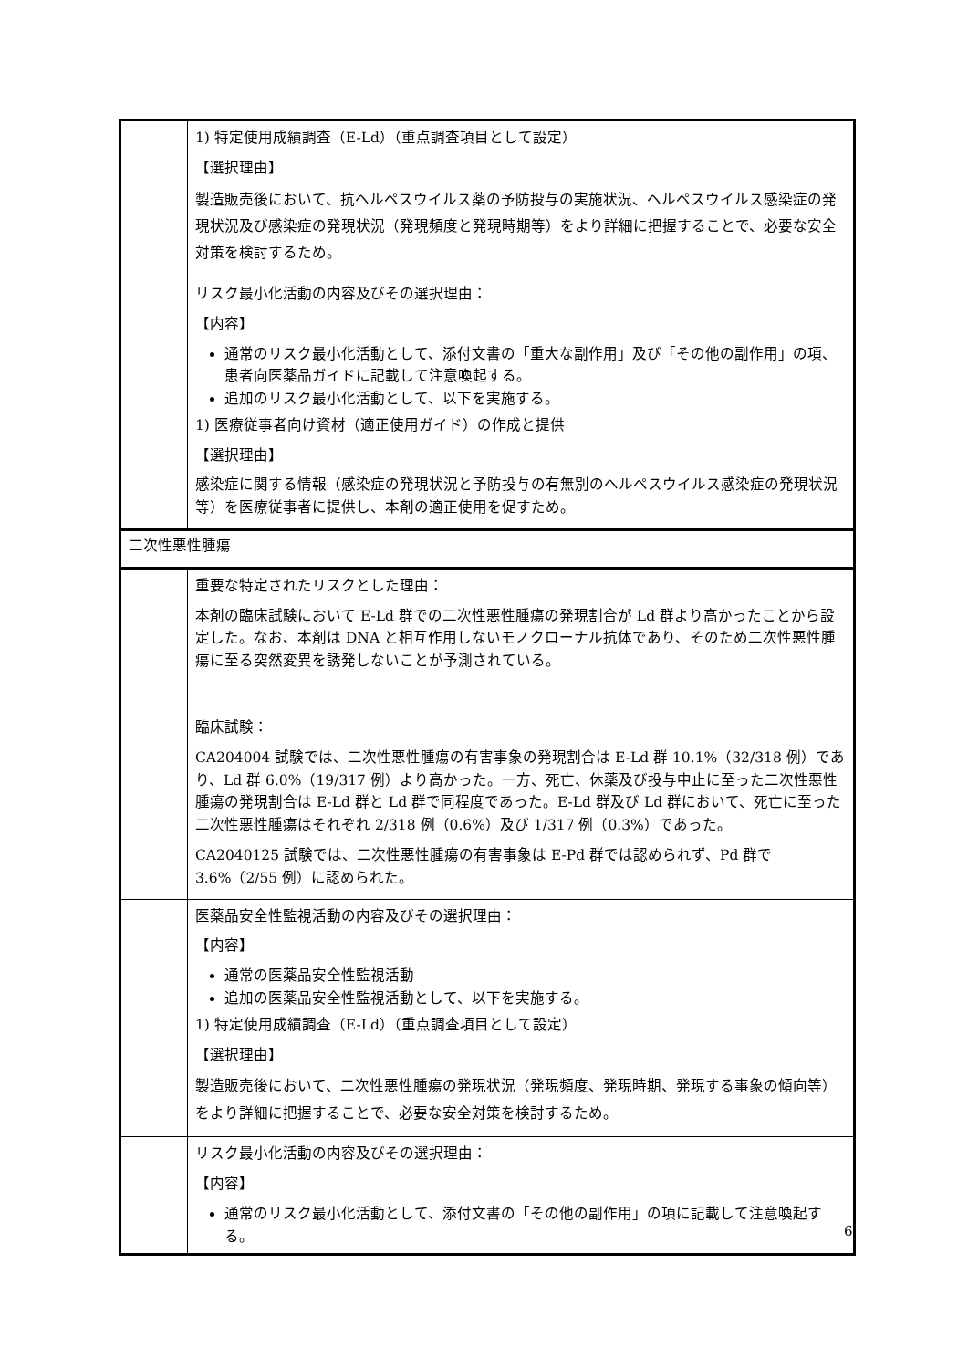| | 1) 特定使用成績調査（E-Ld）（重点調査項目として設定） 【選択理由】 製造販売後において、抗ヘルペスウイルス薬の予防投与の実施状況、ヘルペスウイルス感染症の発現状況及び感染症の発現状況（発現頻度と発現時期等）をより詳細に把握することで、必要な安全対策を検討するため。 |
| | リスク最小化活動の内容及びその選択理由： 【内容】 通常のリスク最小化活動として、添付文書の「重大な副作用」及び「その他の副作用」の項、患者向医薬品ガイドに記載して注意喚起する。 追加のリスク最小化活動として、以下を実施する。 1) 医療従事者向け資材（適正使用ガイド）の作成と提供 【選択理由】 感染症に関する情報（感染症の発現状況と予防投与の有無別のヘルペスウイルス感染症の発現状況等）を医療従事者に提供し、本剤の適正使用を促すため。 |
| 二次性悪性腫瘍 | |
| | 重要な特定されたリスクとした理由： 本剤の臨床試験において E-Ld 群での二次性悪性腫瘍の発現割合が Ld 群より高かったことから設定した。なお、本剤は DNA と相互作用しないモノクローナル抗体であり、そのため二次性悪性腫瘍に至る突然変異を誘発しないことが予測されている。 臨床試験： CA204004 試験では、二次性悪性腫瘍の有害事象の発現割合は E-Ld 群 10.1%（32/318 例）であり、Ld 群 6.0%（19/317 例）より高かった。一方、死亡、休薬及び投与中止に至った二次性悪性腫瘍の発現割合は E-Ld 群と Ld 群で同程度であった。E-Ld 群及び Ld 群において、死亡に至った二次性悪性腫瘍はそれぞれ 2/318 例（0.6%）及び 1/317 例（0.3%）であった。 CA2040125 試験では、二次性悪性腫瘍の有害事象は E-Pd 群では認められず、Pd 群で 3.6%（2/55 例）に認められた。 |
| | 医薬品安全性監視活動の内容及びその選択理由： 【内容】 通常の医薬品安全性監視活動 追加の医薬品安全性監視活動として、以下を実施する。 1) 特定使用成績調査（E-Ld）（重点調査項目として設定） 【選択理由】 製造販売後において、二次性悪性腫瘍の発現状況（発現頻度、発現時期、発現する事象の傾向等）をより詳細に把握することで、必要な安全対策を検討するため。 |
| | リスク最小化活動の内容及びその選択理由： 【内容】 通常のリスク最小化活動として、添付文書の「その他の副作用」の項に記載して注意喚起する。 |
6